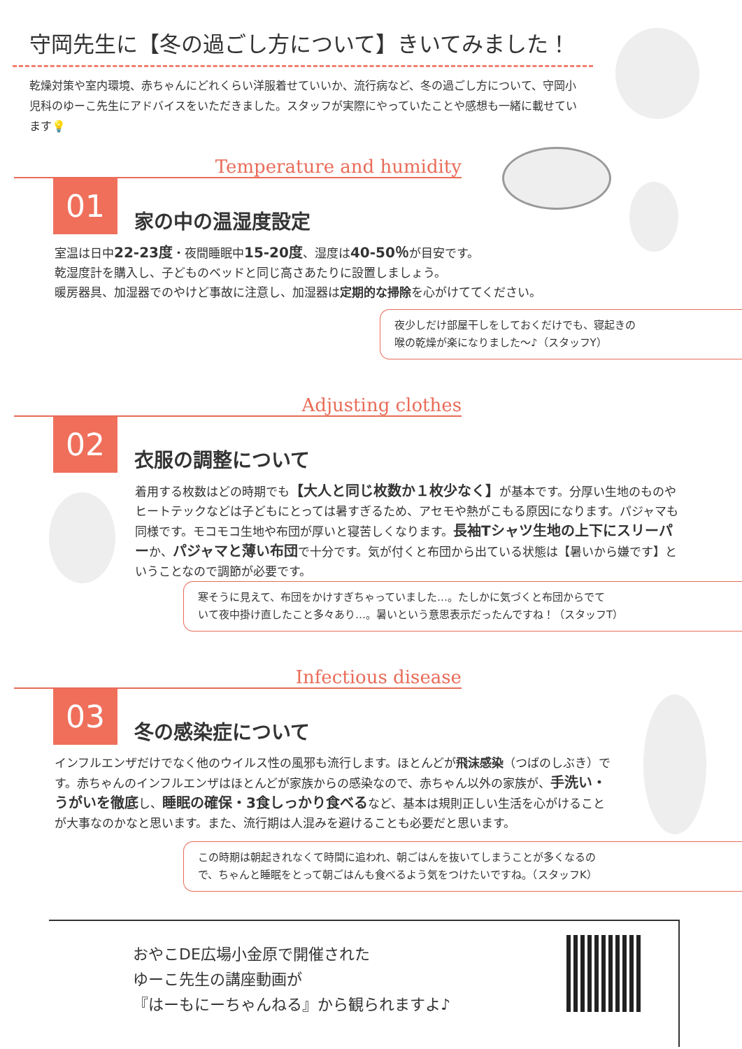守岡先生に【冬の過ごし方について】きいてみました！
乾燥対策や室内環境、赤ちゃんにどれくらい洋服着せていいか、流行病など、冬の過ごし方について、守岡小児科のゆーこ先生にアドバイスをいただきました。スタッフが実際にやっていたことや感想も一緒に載せています💡
Temperature and humidity
01 家の中の温湿度設定
室温は日中22-23度・夜間睡眠中15-20度、湿度は40-50％が目安です。
乾湿度計を購入し、子どものベッドと同じ高さあたりに設置しましょう。
暖房器具、加湿器でのやけど事故に注意し、加湿器は定期的な掃除を心がけててください。
夜少しだけ部屋干しをしておくだけでも、寝起きの
喉の乾燥が楽になりました〜♪（スタッフY）
Adjusting clothes
02 衣服の調整について
着用する枚数はどの時期でも【大人と同じ枚数か１枚少なく】が基本です。分厚い生地のものやヒートテックなどは子どもにとっては暑すぎるため、アセモや熱がこもる原因になります。パジャマも同様です。モコモコ生地や布団が厚いと寝苦しくなります。長袖Tシャツ生地の上下にスリーパーか、パジャマと薄い布団で十分です。気が付くと布団から出ている状態は【暑いから嫌です】ということなので調節が必要です。
寒そうに見えて、布団をかけすぎちゃっていました…。たしかに気づくと布団からでて
いて夜中掛け直したこと多々あり…。暑いという意思表示だったんですね！（スタッフT）
Infectious disease
03 冬の感染症について
インフルエンザだけでなく他のウイルス性の風邪も流行します。ほとんどが飛沫感染（つばのしぶき）です。赤ちゃんのインフルエンザはほとんどが家族からの感染なので、赤ちゃん以外の家族が、手洗い・うがいを徹底し、睡眠の確保・3食しっかり食べるなど、基本は規則正しい生活を心がけることが大事なのかなと思います。また、流行期は人混みを避けることも必要だと思います。
この時期は朝起きれなくて時間に追われ、朝ごはんを抜いてしまうことが多くなるの
で、ちゃんと睡眠をとって朝ごはんも食べるよう気をつけたいですね。（スタッフK）
おやこDE広場小金原で開催された
ゆーこ先生の講座動画が
『はーもにーちゃんねる』から観られますよ♪